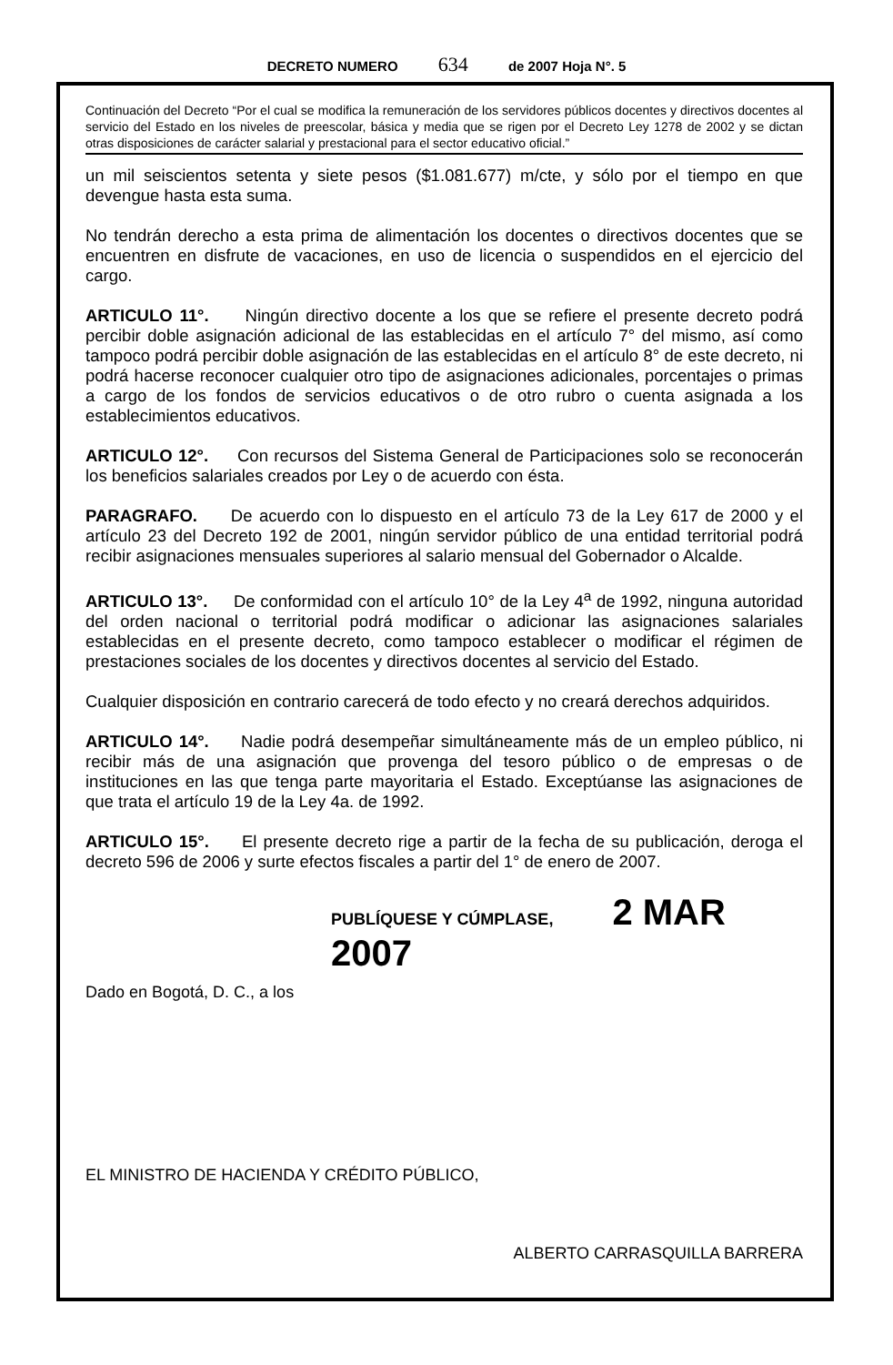DECRETO NUMERO 634 de 2007 Hoja N°. 5
Continuación del Decreto “Por el cual se modifica la remuneración de los servidores públicos docentes y directivos docentes al servicio del Estado en los niveles de preescolar, básica y media que se rigen por el Decreto Ley 1278 de 2002 y se dictan otras disposiciones de carácter salarial y prestacional para el sector educativo oficial.”
un mil seiscientos setenta y siete pesos ($1.081.677) m/cte, y sólo por el tiempo en que devengue hasta esta suma.
No tendrán derecho a esta prima de alimentación los docentes o directivos docentes que se encuentren en disfrute de vacaciones, en uso de licencia o suspendidos en el ejercicio del cargo.
ARTICULO 11°. Ningún directivo docente a los que se refiere el presente decreto podrá percibir doble asignación adicional de las establecidas en el artículo 7° del mismo, así como tampoco podrá percibir doble asignación de las establecidas en el artículo 8° de este decreto, ni podrá hacerse reconocer cualquier otro tipo de asignaciones adicionales, porcentajes o primas a cargo de los fondos de servicios educativos o de otro rubro o cuenta asignada a los establecimientos educativos.
ARTICULO 12°. Con recursos del Sistema General de Participaciones solo se reconocerán los beneficios salariales creados por Ley o de acuerdo con ésta.
PARAGRAFO. De acuerdo con lo dispuesto en el artículo 73 de la Ley 617 de 2000 y el artículo 23 del Decreto 192 de 2001, ningún servidor público de una entidad territorial podrá recibir asignaciones mensuales superiores al salario mensual del Gobernador o Alcalde.
ARTICULO 13°. De conformidad con el artículo 10° de la Ley 4<sup>a</sup> de 1992, ninguna autoridad del orden nacional o territorial podrá modificar o adicionar las asignaciones salariales establecidas en el presente decreto, como tampoco establecer o modificar el régimen de prestaciones sociales de los docentes y directivos docentes al servicio del Estado.
Cualquier disposición en contrario carecerá de todo efecto y no creará derechos adquiridos.
ARTICULO 14°. Nadie podrá desempeñar simultáneamente más de un empleo público, ni recibir más de una asignación que provenga del tesoro público o de empresas o de instituciones en las que tenga parte mayoritaria el Estado. Exceptúanse las asignaciones de que trata el artículo 19 de la Ley 4a. de 1992.
ARTICULO 15°. El presente decreto rige a partir de la fecha de su publicación, deroga el decreto 596 de 2006 y surte efectos fiscales a partir del 1° de enero de 2007.
PUBLÍQUESE Y CÚMPLASE, 2 MAR 2007
Dado en Bogotá, D. C., a los
EL MINISTRO DE HACIENDA Y CRÉDITO PÚBLICO,
ALBERTO CARRASQUILLA BARRERA